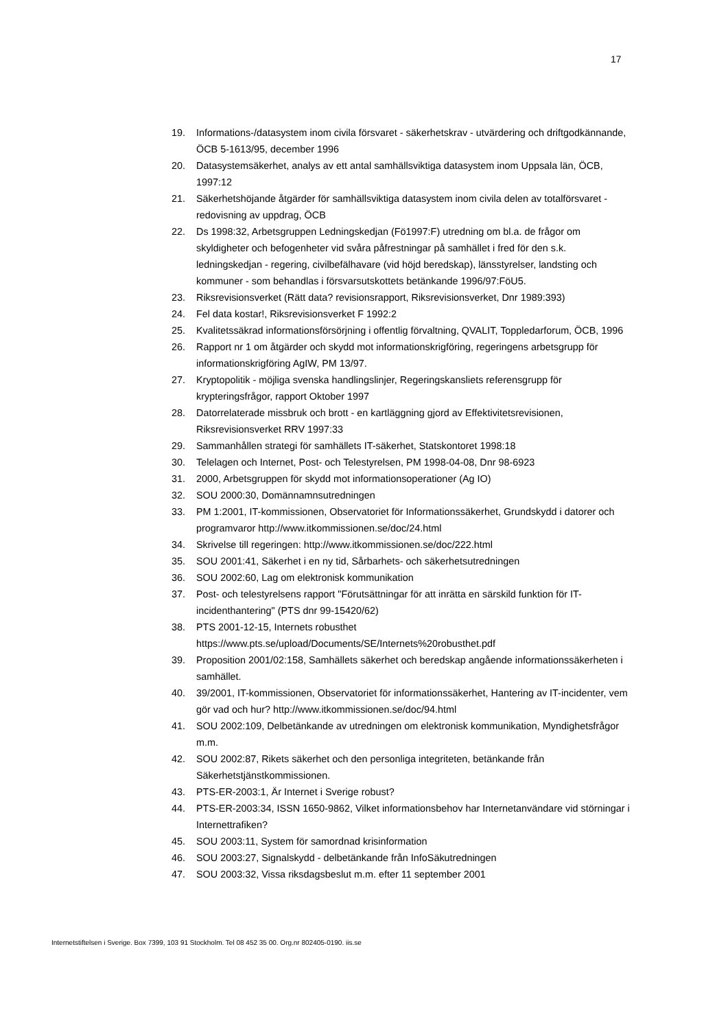17
19. Informations-/datasystem inom civila försvaret - säkerhetskrav - utvärdering och driftgodkännande, ÖCB 5-1613/95, december 1996
20. Datasystemsäkerhet, analys av ett antal samhällsviktiga datasystem inom Uppsala län, ÖCB, 1997:12
21. Säkerhetshöjande åtgärder för samhällsviktiga datasystem inom civila delen av totalförsvaret - redovisning av uppdrag, ÖCB
22. Ds 1998:32, Arbetsgruppen Ledningskedjan (Fö1997:F) utredning om bl.a. de frågor om skyldigheter och befogenheter vid svåra påfrestningar på samhället i fred för den s.k. ledningskedjan - regering, civilbefälhavare (vid höjd beredskap), länsstyrelser, landsting och kommuner - som behandlas i försvarsutskottets betänkande 1996/97:FöU5.
23. Riksrevisionsverket (Rätt data? revisionsrapport, Riksrevisionsverket, Dnr 1989:393)
24. Fel data kostar!, Riksrevisionsverket F 1992:2
25. Kvalitetssäkrad informationsförsörjning i offentlig förvaltning, QVALIT, Toppledarforum, ÖCB, 1996
26. Rapport nr 1 om åtgärder och skydd mot informationskrigföring, regeringens arbetsgrupp för informationskrigföring AgIW, PM 13/97.
27. Kryptopolitik - möjliga svenska handlingslinjer, Regeringskansliets referensgrupp för krypteringsfrågor, rapport Oktober 1997
28. Datorrelaterade missbruk och brott - en kartläggning gjord av Effektivitetsrevisionen, Riksrevisionsverket RRV 1997:33
29. Sammanhållen strategi för samhällets IT-säkerhet, Statskontoret 1998:18
30. Telelagen och Internet, Post- och Telestyrelsen, PM 1998-04-08, Dnr 98-6923
31. 2000, Arbetsgruppen för skydd mot informationsoperationer (Ag IO)
32. SOU 2000:30, Domännamnsutredningen
33. PM 1:2001, IT-kommissionen, Observatoriet för Informationssäkerhet, Grundskydd i datorer och programvaror http://www.itkommissionen.se/doc/24.html
34. Skrivelse till regeringen: http://www.itkommissionen.se/doc/222.html
35. SOU 2001:41, Säkerhet i en ny tid, Sårbarhets- och säkerhetsutredningen
36. SOU 2002:60, Lag om elektronisk kommunikation
37. Post- och telestyrelsens rapport "Förutsättningar för att inrätta en särskild funktion för IT-incidenthantering" (PTS dnr 99-15420/62)
38. PTS 2001-12-15, Internets robusthet
https://www.pts.se/upload/Documents/SE/Internets%20robusthet.pdf
39. Proposition 2001/02:158, Samhällets säkerhet och beredskap angående informationssäkerheten i samhället.
40. 39/2001, IT-kommissionen, Observatoriet för informationssäkerhet, Hantering av IT-incidenter, vem gör vad och hur? http://www.itkommissionen.se/doc/94.html
41. SOU 2002:109, Delbetänkande av utredningen om elektronisk kommunikation, Myndighetsfrågor m.m.
42. SOU 2002:87, Rikets säkerhet och den personliga integriteten, betänkande från Säkerhetstjänstkommissionen.
43. PTS-ER-2003:1, Är Internet i Sverige robust?
44. PTS-ER-2003:34, ISSN 1650-9862, Vilket informationsbehov har Internetanvändare vid störningar i Internettrafiken?
45. SOU 2003:11, System för samordnad krisinformation
46. SOU 2003:27, Signalskydd - delbetänkande från InfoSäkutredningen
47. SOU 2003:32, Vissa riksdagsbeslut m.m. efter 11 september 2001
Internetstiftelsen i Sverige. Box 7399, 103 91 Stockholm. Tel 08 452 35 00. Org.nr 802405-0190. iis.se